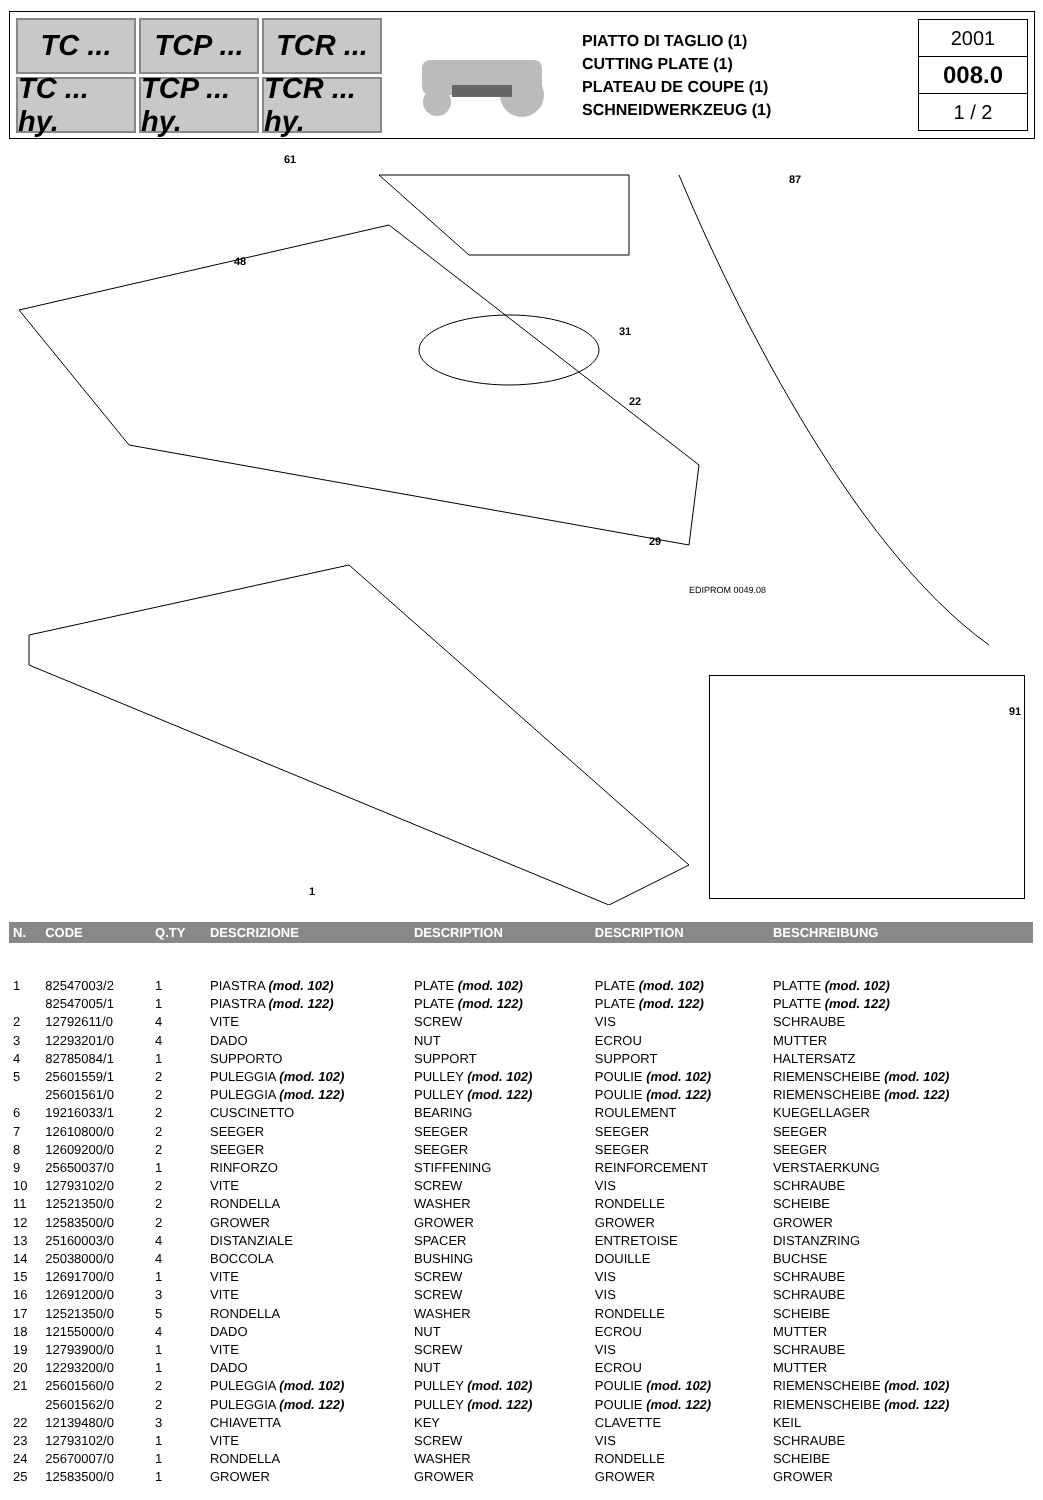TC ...
TCP ...
TCR ...
TC ... hy.
TCP ... hy.
TCR ... hy.
PIATTO DI TAGLIO (1)
CUTTING PLATE (1)
PLATEAU DE COUPE (1)
SCHNEIDWERKZEUG (1)
2001
008.0
1 / 2
61
87
48
31
22
29
91
1
EDIPROM 0049.08
| N. | CODE | Q.TY | DESCRIZIONE | DESCRIPTION | DESCRIPTION | BESCHREIBUNG |
| --- | --- | --- | --- | --- | --- | --- |
| 1 | 82547003/2 | 1 | PIASTRA (mod. 102) | PLATE (mod. 102) | PLATE (mod. 102) | PLATTE (mod. 102) |
| | 82547005/1 | 1 | PIASTRA (mod. 122) | PLATE (mod. 122) | PLATE (mod. 122) | PLATTE (mod. 122) |
| 2 | 12792611/0 | 4 | VITE | SCREW | VIS | SCHRAUBE |
| 3 | 12293201/0 | 4 | DADO | NUT | ECROU | MUTTER |
| 4 | 82785084/1 | 1 | SUPPORTO | SUPPORT | SUPPORT | HALTERSATZ |
| 5 | 25601559/1 | 2 | PULEGGIA (mod. 102) | PULLEY (mod. 102) | POULIE (mod. 102) | RIEMENSCHEIBE (mod. 102) |
| | 25601561/0 | 2 | PULEGGIA (mod. 122) | PULLEY (mod. 122) | POULIE (mod. 122) | RIEMENSCHEIBE (mod. 122) |
| 6 | 19216033/1 | 2 | CUSCINETTO | BEARING | ROULEMENT | KUEGELLAGER |
| 7 | 12610800/0 | 2 | SEEGER | SEEGER | SEEGER | SEEGER |
| 8 | 12609200/0 | 2 | SEEGER | SEEGER | SEEGER | SEEGER |
| 9 | 25650037/0 | 1 | RINFORZO | STIFFENING | REINFORCEMENT | VERSTAERKUNG |
| 10 | 12793102/0 | 2 | VITE | SCREW | VIS | SCHRAUBE |
| 11 | 12521350/0 | 2 | RONDELLA | WASHER | RONDELLE | SCHEIBE |
| 12 | 12583500/0 | 2 | GROWER | GROWER | GROWER | GROWER |
| 13 | 25160003/0 | 4 | DISTANZIALE | SPACER | ENTRETOISE | DISTANZRING |
| 14 | 25038000/0 | 4 | BOCCOLA | BUSHING | DOUILLE | BUCHSE |
| 15 | 12691700/0 | 1 | VITE | SCREW | VIS | SCHRAUBE |
| 16 | 12691200/0 | 3 | VITE | SCREW | VIS | SCHRAUBE |
| 17 | 12521350/0 | 5 | RONDELLA | WASHER | RONDELLE | SCHEIBE |
| 18 | 12155000/0 | 4 | DADO | NUT | ECROU | MUTTER |
| 19 | 12793900/0 | 1 | VITE | SCREW | VIS | SCHRAUBE |
| 20 | 12293200/0 | 1 | DADO | NUT | ECROU | MUTTER |
| 21 | 25601560/0 | 2 | PULEGGIA (mod. 102) | PULLEY (mod. 102) | POULIE (mod. 102) | RIEMENSCHEIBE (mod. 102) |
| | 25601562/0 | 2 | PULEGGIA (mod. 122) | PULLEY (mod. 122) | POULIE (mod. 122) | RIEMENSCHEIBE (mod. 122) |
| 22 | 12139480/0 | 3 | CHIAVETTA | KEY | CLAVETTE | KEIL |
| 23 | 12793102/0 | 1 | VITE | SCREW | VIS | SCHRAUBE |
| 24 | 25670007/0 | 1 | RONDELLA | WASHER | RONDELLE | SCHEIBE |
| 25 | 12583500/0 | 1 | GROWER | GROWER | GROWER | GROWER |